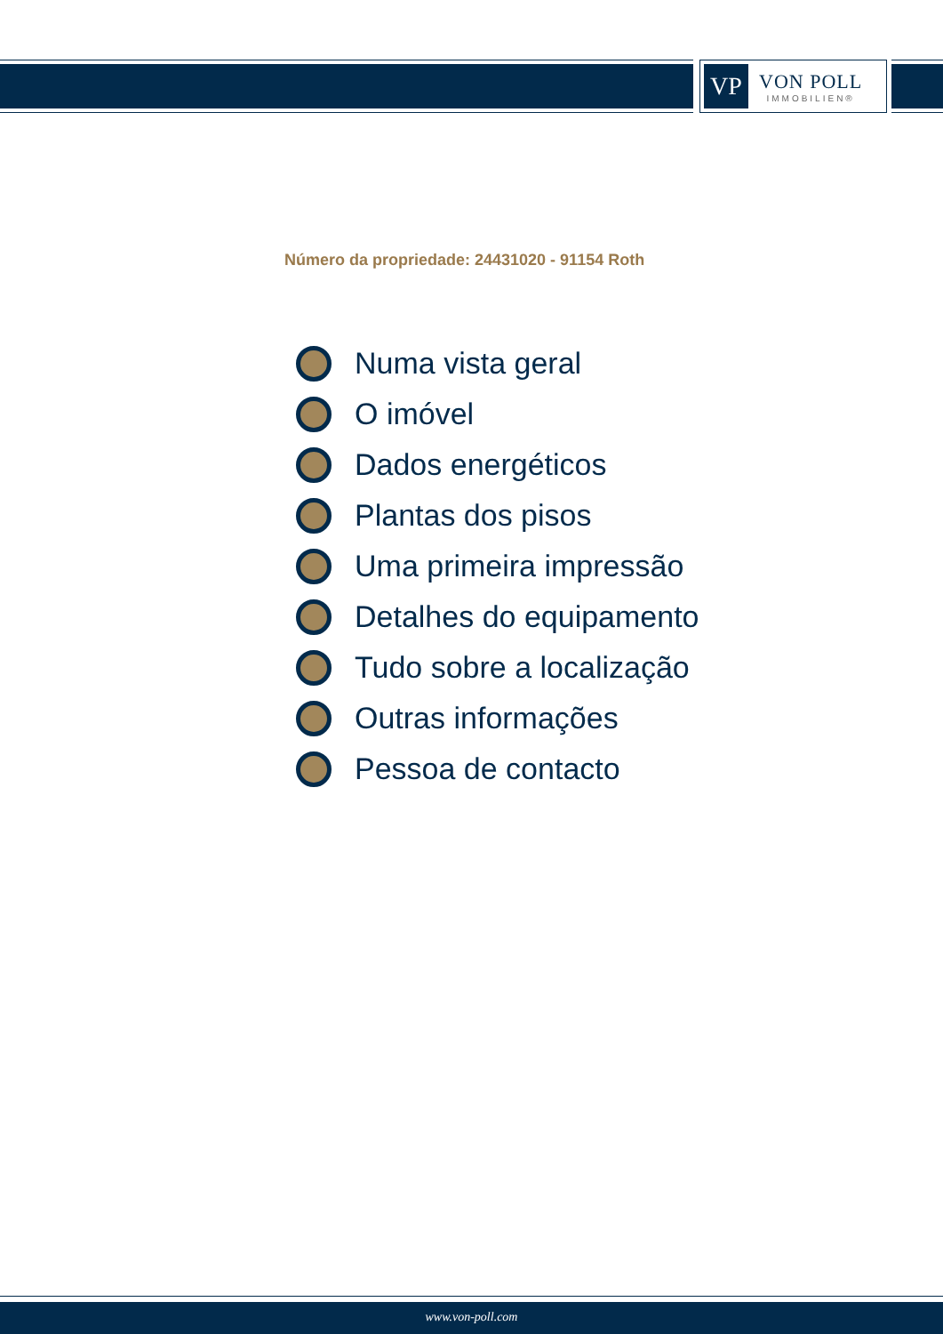VP
VON POLL
IMMOBILIEN®
Número da propriedade: 24431020 - 91154 Roth
Numa vista geral
O imóvel
Dados energéticos
Plantas dos pisos
Uma primeira impressão
Detalhes do equipamento
Tudo sobre a localização
Outras informações
Pessoa de contacto
www.von-poll.com